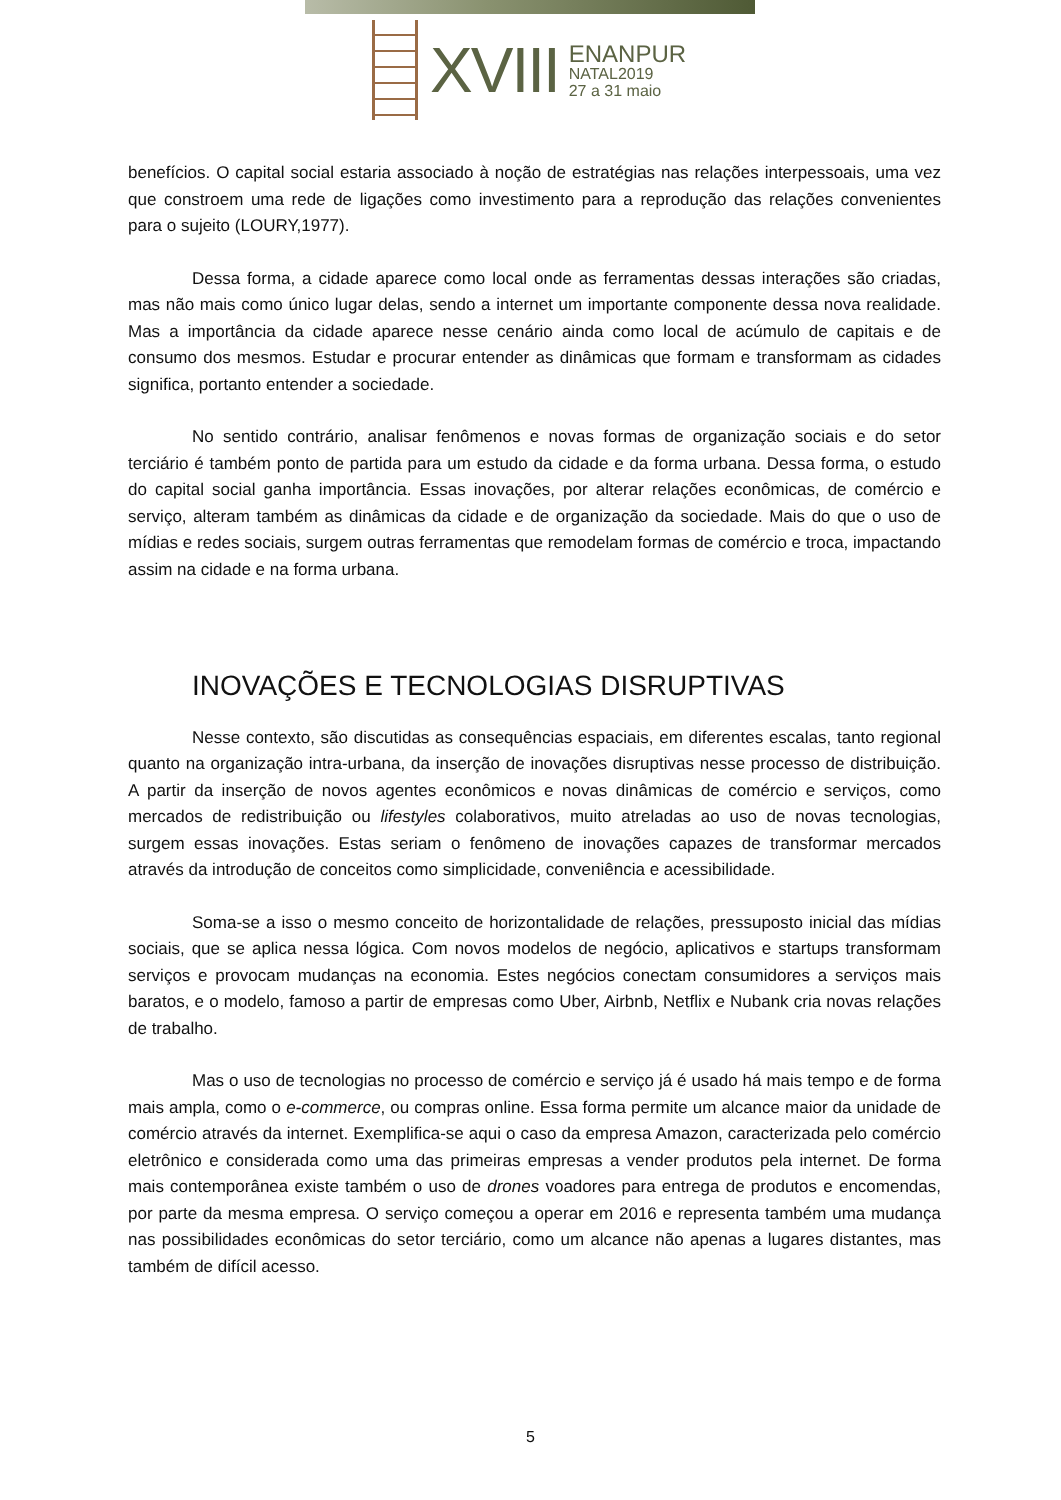XVIII
ENANPUR
NATAL2019
27 a 31 maio
benefícios. O capital social estaria associado à noção de estratégias nas relações interpessoais, uma vez que constroem uma rede de ligações como investimento para a reprodução das relações convenientes para o sujeito (LOURY,1977).
Dessa forma, a cidade aparece como local onde as ferramentas dessas interações são criadas, mas não mais como único lugar delas, sendo a internet um importante componente dessa nova realidade. Mas a importância da cidade aparece nesse cenário ainda como local de acúmulo de capitais e de consumo dos mesmos. Estudar e procurar entender as dinâmicas que formam e transformam as cidades significa, portanto entender a sociedade.
No sentido contrário, analisar fenômenos e novas formas de organização sociais e do setor terciário é também ponto de partida para um estudo da cidade e da forma urbana. Dessa forma, o estudo do capital social ganha importância. Essas inovações, por alterar relações econômicas, de comércio e serviço, alteram também as dinâmicas da cidade e de organização da sociedade. Mais do que o uso de mídias e redes sociais, surgem outras ferramentas que remodelam formas de comércio e troca, impactando assim na cidade e na forma urbana.
INOVAÇÕES E TECNOLOGIAS DISRUPTIVAS
Nesse contexto, são discutidas as consequências espaciais, em diferentes escalas, tanto regional quanto na organização intra-urbana, da inserção de inovações disruptivas nesse processo de distribuição. A partir da inserção de novos agentes econômicos e novas dinâmicas de comércio e serviços, como mercados de redistribuição ou lifestyles colaborativos, muito atreladas ao uso de novas tecnologias, surgem essas inovações. Estas seriam o fenômeno de inovações capazes de transformar mercados através da introdução de conceitos como simplicidade, conveniência e acessibilidade.
Soma-se a isso o mesmo conceito de horizontalidade de relações, pressuposto inicial das mídias sociais, que se aplica nessa lógica. Com novos modelos de negócio, aplicativos e startups transformam serviços e provocam mudanças na economia. Estes negócios conectam consumidores a serviços mais baratos, e o modelo, famoso a partir de empresas como Uber, Airbnb, Netflix e Nubank cria novas relações de trabalho.
Mas o uso de tecnologias no processo de comércio e serviço já é usado há mais tempo e de forma mais ampla, como o e-commerce, ou compras online. Essa forma permite um alcance maior da unidade de comércio através da internet. Exemplifica-se aqui o caso da empresa Amazon, caracterizada pelo comércio eletrônico e considerada como uma das primeiras empresas a vender produtos pela internet. De forma mais contemporânea existe também o uso de drones voadores para entrega de produtos e encomendas, por parte da mesma empresa. O serviço começou a operar em 2016 e representa também uma mudança nas possibilidades econômicas do setor terciário, como um alcance não apenas a lugares distantes, mas também de difícil acesso.
5